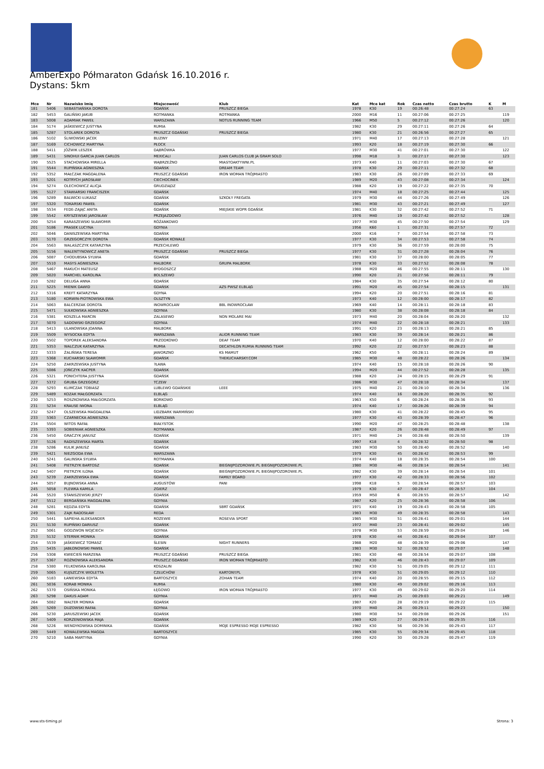AmberExpo Półmaraton Gdańsk 16.10.2016 r.
Dystans: 5km
| Mce | Nr | Nazwisko Imię | Miejscowość | Klub | Kat | Mce kat | Rok | Czas netto | Czas brutto | K | M |
| --- | --- | --- | --- | --- | --- | --- | --- | --- | --- | --- | --- |
| 181 | 5406 | SEBASTIAŃSKA DOROTA | GDAŃSK | PRUSZCZ BIEGA | 1978 | K30 | 19 | 00:26:48 | 00:27:24 | 63 | |
| 182 | 5453 | GALIŃSKI JAKUB | ROTMANKA | ROTMANKA | 2000 | M16 | 11 | 00:27:06 | 00:27:25 | | 119 |
| 183 | 5008 | ADAMIAK PAWEŁ | WARSZAWA | NOTUS RUNNING TEAM | 1966 | M50 | 5 | 00:27:12 | 00:27:26 | | 120 |
| 184 | 5174 | JAŚKIEWICZ JUSTYNA | RUMIA | | 1982 | K30 | 29 | 00:27:11 | 00:27:26 | 64 | |
| 185 | 5287 | STOLAREK DOROTA | PRUSZCZ GDAŃSKI | PRUSZCZ BIEGA | 1980 | K30 | 21 | 00:26:56 | 00:27:27 | 65 | |
| 186 | 5102 | ŚLIWOWSKI JACEK | BLIZINY | | 1971 | M40 | 17 | 00:27:13 | 00:27:28 | | 121 |
| 187 | 5169 | CICHOWICZ MARTYNA | PŁOCK | | 1993 | K20 | 18 | 00:27:19 | 00:27:30 | 66 | |
| 188 | 5411 | JÓŹWIK LESZEK | DĄBRÓWKA | | 1977 | M30 | 41 | 00:27:01 | 00:27:30 | | 122 |
| 189 | 5431 | SINOHUI GARCIA JUAN CARLOS | MEXICALI | JUAN CARLOS CLUB JA GRAM SOLO | 1998 | M18 | 3 | 00:27:17 | 00:27:30 | | 123 |
| 190 | 5525 | STACHOWSKA MIRELLA | WĄBRZEŹNO | MIASTOAKTYWNI.PL | 1973 | K40 | 11 | 00:27:03 | 00:27:30 | 67 | |
| 191 | 5544 | RUPIŃSKA AGNIESZKA | GDAŃSK | DREAM TEAM | 1978 | K30 | 29 | 00:27:11 | 00:27:32 | 68 | |
| 192 | 5352 | MAŁCZAK MAGDALENA | PRUSZCZ GDAŃSKI | IRON WOMAN TRÓJMIASTO | 1983 | K30 | 26 | 00:27:09 | 00:27:33 | 69 | |
| 193 | 5201 | KOTRYCH JAROSŁAW | CIECHOCINEK | | 1989 | M20 | 43 | 00:27:08 | 00:27:34 | | 124 |
| 194 | 5274 | OLECHOWICZ ALICJA | GRUDZIĄDZ | | 1988 | K20 | 19 | 00:27:22 | 00:27:35 | 70 | |
| 195 | 5127 | STAWIARSKI FRANCISZEK | GDAŃSK | | 1974 | M40 | 18 | 00:27:25 | 00:27:44 | | 125 |
| 196 | 5289 | BALWICKI ŁUKASZ | GDAŃSK | SZKOŁY FREGATA | 1979 | M30 | 44 | 00:27:26 | 00:27:49 | | 126 |
| 197 | 5320 | TOKARSKI PAWEŁ | GDAŃSK | | 1981 | M30 | 43 | 00:27:21 | 00:27:49 | | 127 |
| 198 | 5534 | FEDE-ZAJĄC ANITA | GDAŃSK | MIEJSKIE WOPR GDAŃSK | 1981 | K30 | 32 | 00:27:42 | 00:27:52 | 71 | |
| 199 | 5542 | KRYSZEWSKI JAROSŁAW | PRZEJAZDOWO | | 1976 | M40 | 19 | 00:27:42 | 00:27:52 | | 128 |
| 200 | 5254 | KARASZEWSKI SŁAWOMIR | RÓŻANKOWO | | 1977 | M30 | 45 | 00:27:50 | 00:27:54 | | 129 |
| 201 | 5186 | PRASEK LUCYNA | GDYNIA | | 1956 | K60 | 1 | 00:27:31 | 00:27:57 | 72 | |
| 202 | 5046 | DANISZEWSKA MARTYNA | GDAŃSK | | 2000 | K16 | 7 | 00:27:54 | 00:27:58 | 73 | |
| 203 | 5170 | GRZEGORCZYK DOROTA | GDAŃSK KOWALE | | 1977 | K30 | 34 | 00:27:53 | 00:27:58 | 74 | |
| 204 | 5563 | WALASZCZYK KATARZYNA | PRZECHLEWO | | 1979 | K30 | 36 | 00:27:59 | 00:28:00 | 75 | |
| 205 | 5156 | WALENTYNOWICZ ANETA | PRUSZCZ GDAŃSKI | PRUSZCZ BIEGA | 1977 | K30 | 31 | 00:27:28 | 00:28:04 | 76 | |
| 206 | 5087 | CHODUBSKA SYLWIA | GDAŃSK | | 1981 | K30 | 37 | 00:28:00 | 00:28:05 | 77 | |
| 207 | 5510 | MASYS AGNIESZKA | MALBORK | GRUPA MALBORK | 1978 | K30 | 33 | 00:27:52 | 00:28:08 | 78 | |
| 208 | 5467 | MAKUCH MATEUSZ | BYDGOSZCZ | | 1988 | M20 | 46 | 00:27:55 | 00:28:11 | | 130 |
| 209 | 5020 | MARCHEL KAROLINA | BOLSZEWO | | 1990 | K20 | 21 | 00:27:56 | 00:28:11 | 79 | |
| 210 | 5282 | DELUGA ANNA | GDAŃSK | | 1984 | K30 | 35 | 00:27:54 | 00:28:12 | 80 | |
| 211 | 5225 | MIENIK DAWID | GDAŃSK | AZS PWSZ ELBLĄG | 1991 | M20 | 45 | 00:27:54 | 00:28:15 | | 131 |
| 212 | 5316 | KREFT KATARZYNA | GDYNA | | 1994 | K20 | 20 | 00:27:51 | 00:28:16 | 81 | |
| 213 | 5180 | KORWIN-PIOTROWSKA EWA | OLSZTYN | | 1973 | K40 | 12 | 00:28:00 | 00:28:17 | 82 | |
| 214 | 5063 | BALCERZAK DOROTA | INOWROCŁAW | BBL INOWROCŁAW | 1969 | K40 | 14 | 00:28:11 | 00:28:18 | 83 | |
| 215 | 5471 | SUŁKOWSKA AGNIESZKA | GDYNIA | | 1980 | K30 | 38 | 00:28:08 | 00:28:18 | 84 | |
| 216 | 5381 | KOSZELA MARCIN | ZALASEWO | NON MOLARE MAI | 1973 | M40 | 20 | 00:28:04 | 00:28:20 | | 132 |
| 217 | 5070 | SADOWSKI GRZEGORZ | GDYNIA | | 1974 | M40 | 22 | 00:28:18 | 00:28:21 | | 133 |
| 218 | 5413 | ULANOWSKA JOANNA | MALBORK | | 1991 | K20 | 23 | 00:28:13 | 00:28:21 | 85 | |
| 219 | 5509 | WYSOCKA EDYTA | WARSZAWA | ALIOR RUNNING TEAM | 1983 | K30 | 39 | 00:28:14 | 00:28:21 | 86 | |
| 220 | 5502 | TOPOREK ALEKSANDRA | PRZODKOWO | DEAF TEAM | 1970 | K40 | 12 | 00:28:00 | 00:28:22 | 87 | |
| 221 | 5353 | WALCZUK KATARZYNA | RUMIA | DECATHLON RUMIA RUNNING TEAM | 1992 | K20 | 22 | 00:27:57 | 00:28:23 | 88 | |
| 222 | 5333 | ŻALIŃSKA TERESA | JAWORZNO | KS MAMUT | 1962 | K50 | 5 | 00:28:11 | 00:28:24 | 89 | |
| 223 | 5368 | KUCHARSKI SŁAWOMIR | GDAŃSK | THEKUCHARSKY.COM | 1985 | M30 | 48 | 00:28:22 | 00:28:26 | | 134 |
| 224 | 5250 | ZAKRZEWSKA JUSTYNA | ?ŁAWA | | 1974 | K40 | 15 | 00:28:18 | 00:28:26 | 90 | |
| 225 | 5086 | JOŃCZYK KACPER | GDAŃSK | | 1994 | M20 | 44 | 00:27:52 | 00:28:28 | | 135 |
| 226 | 5321 | PONICHTERA JUSTYNA | GDAŃSK | | 1988 | K20 | 24 | 00:28:15 | 00:28:29 | 91 | |
| 227 | 5372 | GRUBA GRZEGORZ | TCZEW | | 1986 | M30 | 47 | 00:28:18 | 00:28:34 | | 137 |
| 228 | 5293 | KLIMCZAK TOBIASZ | LUBLEWO GDAŃSKIE | LEEE | 1975 | M40 | 21 | 00:28:10 | 00:28:34 | | 136 |
| 229 | 5489 | KOZAK MAŁGORZATA | ELBLĄG | | 1974 | K40 | 16 | 00:28:20 | 00:28:35 | 92 | |
| 230 | 5253 | ROSZKOWSKA MAŁGORZATA | BORKOWO | | 1963 | K50 | 6 | 00:28:24 | 00:28:36 | 93 | |
| 231 | 5234 | KRAUSE IWONA | ELBLĄG | | 1974 | K40 | 17 | 00:28:26 | 00:28:39 | 94 | |
| 232 | 5247 | OLSZEWSKA MAGDALENA | LIDZBARK WARMIŃSKI | | 1980 | K30 | 41 | 00:28:22 | 00:28:45 | 95 | |
| 233 | 5363 | CZARNECKA AGNIESZKA | WARSZAWA | | 1977 | K30 | 43 | 00:28:39 | 00:28:47 | 96 | |
| 234 | 5504 | WITOS RAFAŁ | BIAŁYSTOK | | 1990 | M20 | 47 | 00:28:25 | 00:28:48 | | 138 |
| 235 | 5393 | SOBIENIAK AGNIESZKA | ROTMANKA | | 1987 | K20 | 26 | 00:28:48 | 00:28:49 | 97 | |
| 236 | 5450 | GRACZYK JANUSZ | GDAŃSK | | 1971 | M40 | 24 | 00:28:48 | 00:28:50 | | 139 |
| 237 | 5126 | RADISZEWSKA MARTA | GDAŃSK | | 1997 | K18 | 4 | 00:28:32 | 00:28:50 | 98 | |
| 238 | 5286 | KULIK JANUSZ | GDAŃSK | | 1983 | M30 | 50 | 00:28:40 | 00:28:52 | | 140 |
| 239 | 5421 | NIEZGODA EWA | WARSZAWA | | 1979 | K30 | 45 | 00:28:42 | 00:28:53 | 99 | |
| 240 | 5241 | GALINSKA SYLWIA | ROTMANKA | | 1974 | K40 | 18 | 00:28:35 | 00:28:54 | 100 | |
| 241 | 5408 | PIETRZYK BARTOSZ | GDAŃSK | BIEGNIJPOZDROWIE.PL BIEGNIJPOZDROWIE.PL | 1980 | M30 | 46 | 00:28:14 | 00:28:54 | | 141 |
| 242 | 5407 | PIETRZYK ILONA | GDAŃSK | BIEGNIJPOZDROWIE.PL BIEGNIJPOZDROWIE.PL | 1982 | K30 | 39 | 00:28:14 | 00:28:54 | 101 | |
| 243 | 5239 | ZAKRZEWSKA EWA | GDAŃSK | FAMILY BOARD | 1977 | K30 | 42 | 00:28:33 | 00:28:56 | 102 | |
| 244 | 5057 | BUJNOWSKA ANNA | AUGUSTÓW | PANI | 1998 | K18 | 5 | 00:28:54 | 00:28:57 | 103 | |
| 245 | 5058 | PLEWKA KAMILA | ZGIERZ | | 1979 | K30 | 47 | 00:28:47 | 00:28:57 | 104 | |
| 246 | 5520 | STANISZEWSKI JERZY | GDAŃSK | | 1959 | M50 | 6 | 00:28:55 | 00:28:57 | | 142 |
| 247 | 5512 | BERGAŃSKA MAGDALENA | GDYNIA | | 1987 | K20 | 25 | 00:28:36 | 00:28:58 | 106 | |
| 248 | 5281 | KĘDZIA EDYTA | GDAŃSK | SBRT GDAŃSK | 1971 | K40 | 19 | 00:28:43 | 00:28:58 | 105 | |
| 249 | 5301 | ZAJK RADOSŁAW | REDA | | 1983 | M30 | 49 | 00:28:35 | 00:28:58 | | 143 |
| 250 | 5441 | SAPIEHA ALEKSANDER | ROZEWIE | ROSEVIA SPORT | 1985 | M30 | 51 | 00:28:41 | 00:29:01 | | 144 |
| 251 | 5130 | RUPIŃSKI DARIUSZ | GDAŃSK | | 1972 | M40 | 23 | 00:28:41 | 00:29:02 | | 145 |
| 252 | 5061 | GODZWON WOJCIECH | GDYNIA | | 1978 | M30 | 53 | 00:28:59 | 00:29:04 | | 146 |
| 253 | 5132 | STERNIK MONIKA | GDAŃSK | | 1978 | K30 | 44 | 00:28:41 | 00:29:04 | 107 | |
| 254 | 5539 | JAŚKIEWICZ TOMASZ | ŚLESIN | NIGHT RUNNERS | 1988 | M20 | 48 | 00:28:39 | 00:29:06 | | 147 |
| 255 | 5435 | JABŁONOWSKI PAWEŁ | GDAŃSK | | 1983 | M30 | 52 | 00:28:52 | 00:29:07 | | 148 |
| 256 | 5308 | KWIECIEŃ MARZENA | PRUSZCZ GDAŃSKI | PRUSZCZ BIEGA | 1981 | K30 | 48 | 00:28:54 | 00:29:07 | 108 | |
| 257 | 5367 | ROŻNOWSKA ALEKSANDRA | PRUSZCZ GDAŃSKI | IRON WOMAN TRÓJMIASTO | 1982 | K30 | 46 | 00:28:43 | 00:29:07 | 109 | |
| 258 | 5380 | FELKOWSKA KAROLINA | KOSZALIN | | 1982 | K30 | 51 | 00:29:05 | 00:29:12 | 111 | |
| 259 | 5065 | KUJSZCZYK WIOLETTA | CZŁUCHÓW | KARTONY.PL | 1978 | K30 | 51 | 00:29:05 | 00:29:12 | 110 | |
| 260 | 5183 | ŁANIEWSKA EDYTA | BARTOSZYCE | ZOHAN TEAM | 1974 | K40 | 20 | 00:28:55 | 00:29:15 | 112 | |
| 261 | 5036 | KORAB MONIKA | RUMIA | | 1980 | K30 | 49 | 00:29:02 | 00:29:16 | 113 | |
| 262 | 5370 | OSIŃSKA MONIKA | ŁĘGOWO | IRON WOMAN TRÓJMIASTO | 1977 | K30 | 49 | 00:29:02 | 00:29:20 | 114 | |
| 263 | 5298 | DAKUS ADAM | GDYNIA | | 1971 | M40 | 25 | 00:29:03 | 00:29:21 | | 149 |
| 264 | 5082 | WALTER MONIKA | GDAŃSK | | 1987 | K20 | 28 | 00:29:19 | 00:29:22 | 115 | |
| 265 | 5269 | DUZOWSKI RAFAŁ | GDYNIA | | 1970 | M40 | 26 | 00:29:11 | 00:29:23 | | 150 |
| 266 | 5230 | JARUSZEWSKI JACEK | GDAŃSK | | 1980 | M30 | 54 | 00:29:08 | 00:29:26 | | 151 |
| 267 | 5409 | KORZENIOWSKA MAJA | GDAŃSK | | 1989 | K20 | 27 | 00:29:14 | 00:29:35 | 116 | |
| 268 | 5226 | WENDYKOWSKA DOMINIKA | GDAŃSK | MOJE ESPRESSO MOJE ESPRESSO | 1982 | K30 | 56 | 00:29:36 | 00:29:43 | 117 | |
| 269 | 5449 | KOWALEWSKA MAGDA | BARTOSZYCE | | 1985 | K30 | 55 | 00:29:34 | 00:29:45 | 118 | |
| 270 | 5210 | SABA MARTYNA | GDYNIA | | 1990 | K20 | 30 | 00:29:28 | 00:29:47 | 119 | |
www.sts-timing.pl Strona: 3